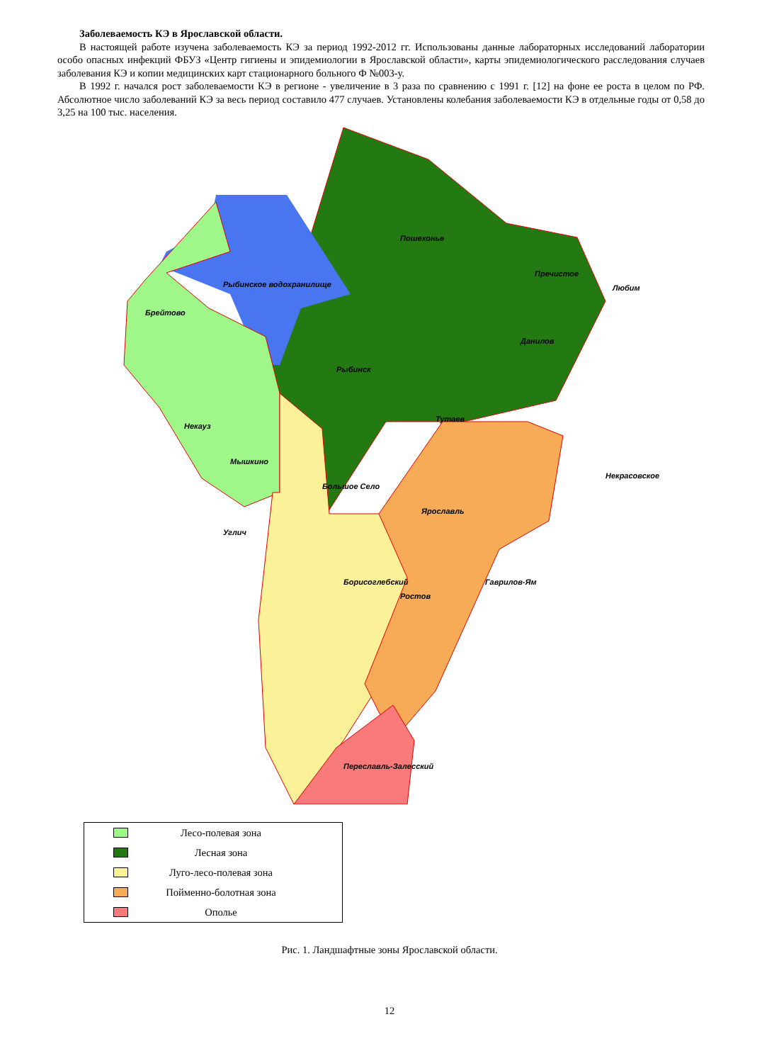Заболеваемость КЭ в Ярославской области.
В настоящей работе изучена заболеваемость КЭ за период 1992-2012 гг. Использованы данные лабораторных исследований лаборатории особо опасных инфекций ФБУЗ «Центр гигиены и эпидемиологии в Ярославской области», карты эпидемиологического расследования случаев заболевания КЭ и копии медицинских карт стационарного больного Ф №003-у.
В 1992 г. начался рост заболеваемости КЭ в регионе - увеличение в 3 раза по сравнению с 1991 г. [12] на фоне ее роста в целом по РФ. Абсолютное число заболеваний КЭ за весь период составило 477 случаев. Установлены колебания заболеваемости КЭ в отдельные годы от 0,58 до 3,25 на 100 тыс. населения.
Рыбинское водохранилище
Брейтово
Некауз
Мышкино
Углич
Рыбинск
Тутаев
Пошехонье
Пречистое
Любим
Данилов
Большое Село
Некрасовское
Ярославль
Борисоглебский
Ростов
Гаврилов-Ям
Переславль-Залесский
Лесо-полевая зона
Лесная зона
Луго-лесо-полевая зона
Пойменно-болотная зона
Ополье
Рис. 1. Ландшафтные зоны Ярославской области.
12